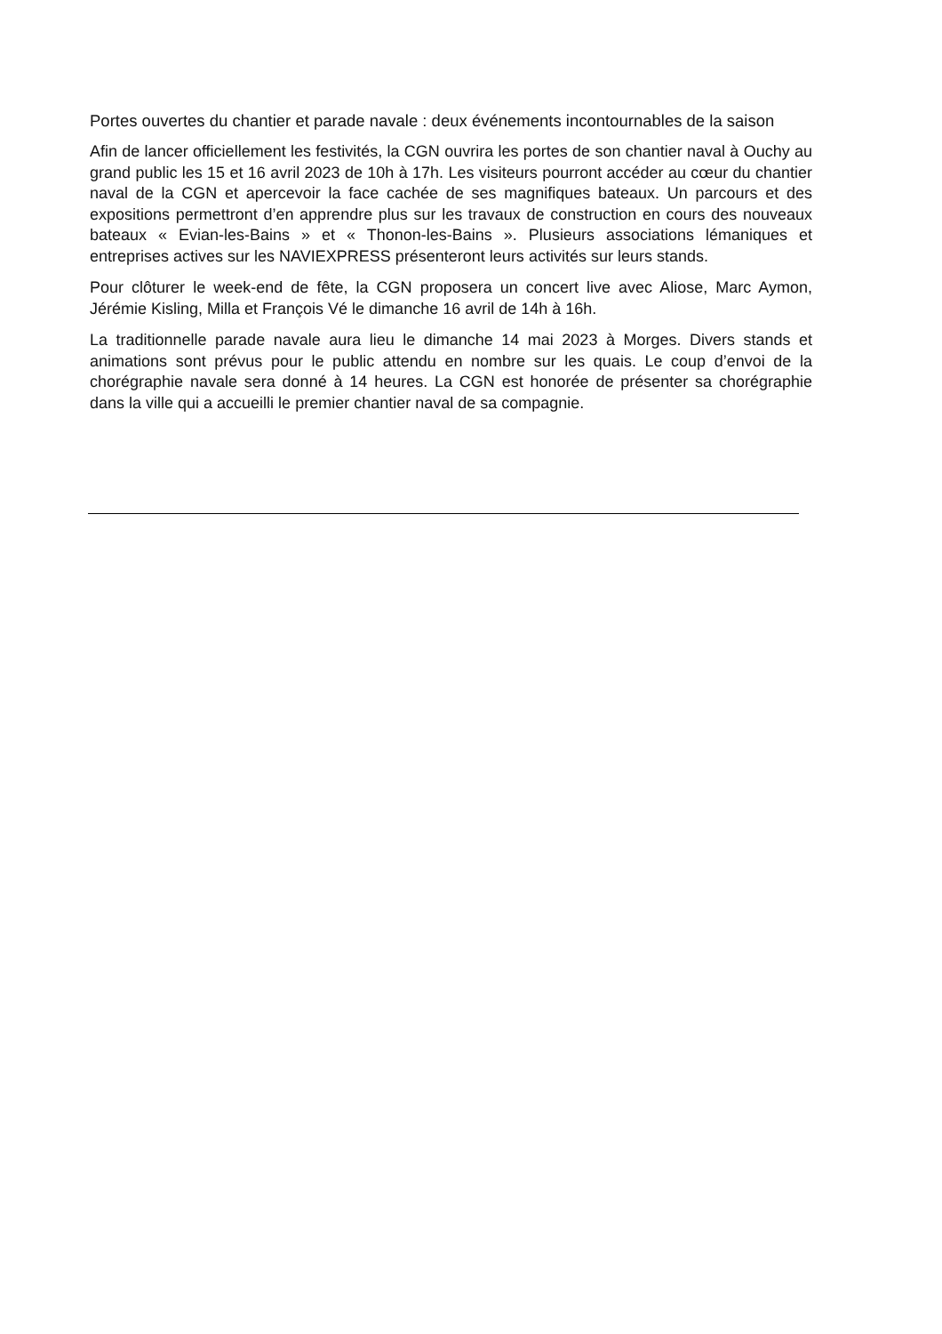Portes ouvertes du chantier et parade navale : deux événements incontournables de la saison
Afin de lancer officiellement les festivités, la CGN ouvrira les portes de son chantier naval à Ouchy au grand public les 15 et 16 avril 2023 de 10h à 17h. Les visiteurs pourront accéder au cœur du chantier naval de la CGN et apercevoir la face cachée de ses magnifiques bateaux. Un parcours et des expositions permettront d’en apprendre plus sur les travaux de construction en cours des nouveaux bateaux « Evian-les-Bains » et « Thonon-les-Bains ». Plusieurs associations lémaniques et entreprises actives sur les NAVIEXPRESS présenteront leurs activités sur leurs stands.
Pour clôturer le week-end de fête, la CGN proposera un concert live avec Aliose, Marc Aymon, Jérémie Kisling, Milla et François Vé le dimanche 16 avril de 14h à 16h.
La traditionnelle parade navale aura lieu le dimanche 14 mai 2023 à Morges. Divers stands et animations sont prévus pour le public attendu en nombre sur les quais. Le coup d’envoi de la chorégraphie navale sera donné à 14 heures. La CGN est honorée de présenter sa chorégraphie dans la ville qui a accueilli le premier chantier naval de sa compagnie.